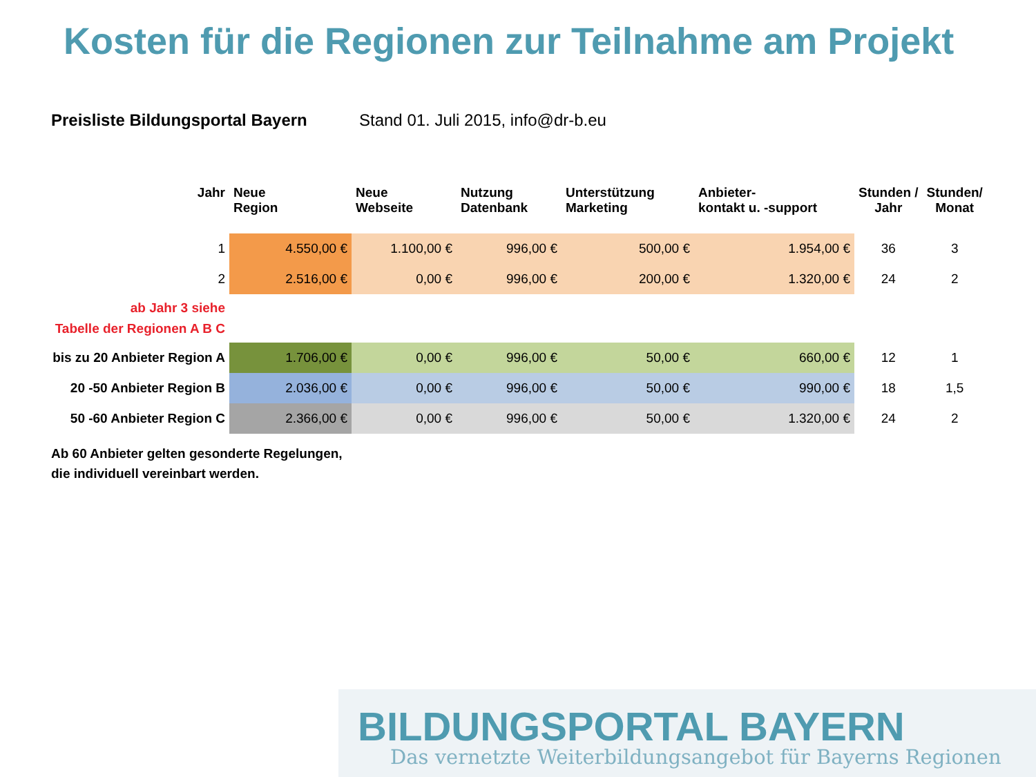Kosten für die Regionen zur Teilnahme am Projekt
Preisliste Bildungsportal Bayern Stand 01. Juli 2015, info@dr-b.eu
| Jahr | Neue Region | Neue Webseite | Nutzung Datenbank | Unterstützung Marketing | Anbieter- kontakt u. -support | Stunden / Jahr | Stunden/ Monat |
| --- | --- | --- | --- | --- | --- | --- | --- |
| 1 | 4.550,00 € | 1.100,00 € | 996,00 € | 500,00 € | 1.954,00 € | 36 | 3 |
| 2 | 2.516,00 € | 0,00 € | 996,00 € | 200,00 € | 1.320,00 € | 24 | 2 |
| ab Jahr 3 siehe Tabelle der Regionen A B C | | | | | | | |
| bis zu 20 Anbieter Region A | 1.706,00 € | 0,00 € | 996,00 € | 50,00 € | 660,00 € | 12 | 1 |
| 20 -50 Anbieter Region B | 2.036,00 € | 0,00 € | 996,00 € | 50,00 € | 990,00 € | 18 | 1,5 |
| 50 -60 Anbieter Region C | 2.366,00 € | 0,00 € | 996,00 € | 50,00 € | 1.320,00 € | 24 | 2 |
Ab 60 Anbieter gelten gesonderte Regelungen,
die individuell vereinbart werden.
BILDUNGSPORTAL BAYERN
Das vernetzte Weiterbildungsangebot für Bayerns Regionen